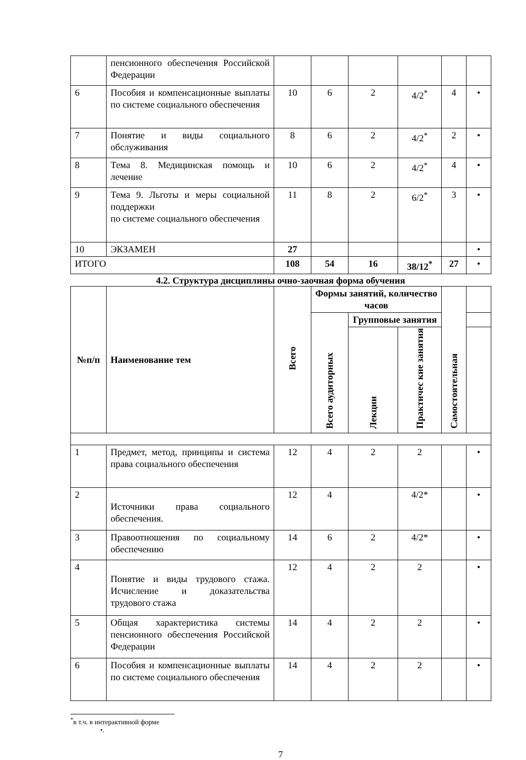| | пенсионного обеспечения Российской Федерации | | | | | | |
| 6 | Пособия и компенсационные выплаты по системе социального обеспечения | 10 | 6 | 2 | 4/2<sup>*</sup> | 4 | • |
| 7 | Понятие и виды социального обслуживания | 8 | 6 | 2 | 4/2<sup>*</sup> | 2 | • |
| 8 | Тема 8. Медицинская помощь и лечение | 10 | 6 | 2 | 4/2<sup>*</sup> | 4 | • |
| 9 | Тема 9. Льготы и меры социальной поддержки по системе социального обеспечения | 11 | 8 | 2 | 6/2<sup>*</sup> | 3 | • |
| 10 | ЭКЗАМЕН | 27 | | | | | • |
| ИТОГО | | 108 | 54 | 16 | 38/12<sup>*</sup> | 27 | • |
4.2. Структура дисциплины очно-заочная форма обучения
| №п/п | Наименование тем | Всего | Формы занятий, количество часов | | | Самостоятельная | |
| | | | Всего аудиторных | Групповые занятия | | | |
| | | | | Лекции | Практичес кие занятия | | |
| 1 | Предмет, метод, принципы и система права социального обеспечения | 12 | 4 | 2 | 2 | | • |
| 2 | Источники права социального обеспечения. | 12 | 4 | | 4/2* | | • |
| 3 | Правоотношения по социальному обеспечению | 14 | 6 | 2 | 4/2* | | • |
| 4 | Понятие и виды трудового стажа. Исчисление и доказательства трудового стажа | 12 | 4 | 2 | 2 | | • |
| 5 | Общая характеристика системы пенсионного обеспечения Российской Федерации | 14 | 4 | 2 | 2 | | • |
| 6 | Пособия и компенсационные выплаты по системе социального обеспечения | 14 | 4 | 2 | 2 | | • |
<sup>*</sup> в т.ч. в интерактивной форме
•.
7